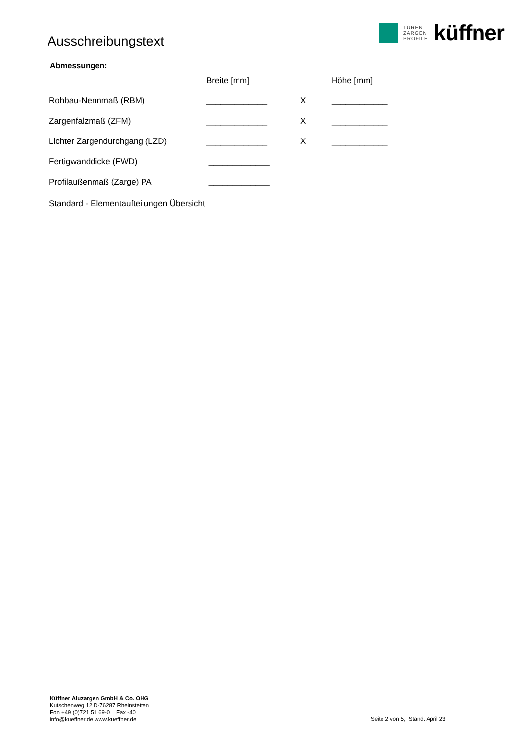Ausschreibungstext
TÜREN
ZARGEN
PROFILE
küffner
Abmessungen:
| | Breite [mm] | | Höhe [mm] |
| --- | --- | --- | --- |
| Rohbau-Nennmaß (RBM) | _____________ | X | ____________ |
| Zargenfalzmaß (ZFM) | _____________ | X | ____________ |
| Lichter Zargendurchgang (LZD) | _____________ | X | ____________ |
| Fertigwanddicke (FWD) | _____________ | | |
| Profilaußenmaß (Zarge) PA | _____________ | | |
| Standard - Elementaufteilungen Übersicht | | | |
Küffner Aluzargen GmbH & Co. OHG
Kutschenweg 12 D-76287 Rheinstetten
Fon +49 (0)721 51 69-0 Fax -40
info@kueffner.de www.kueffner.de
Seite 2 von 5, Stand: April 23